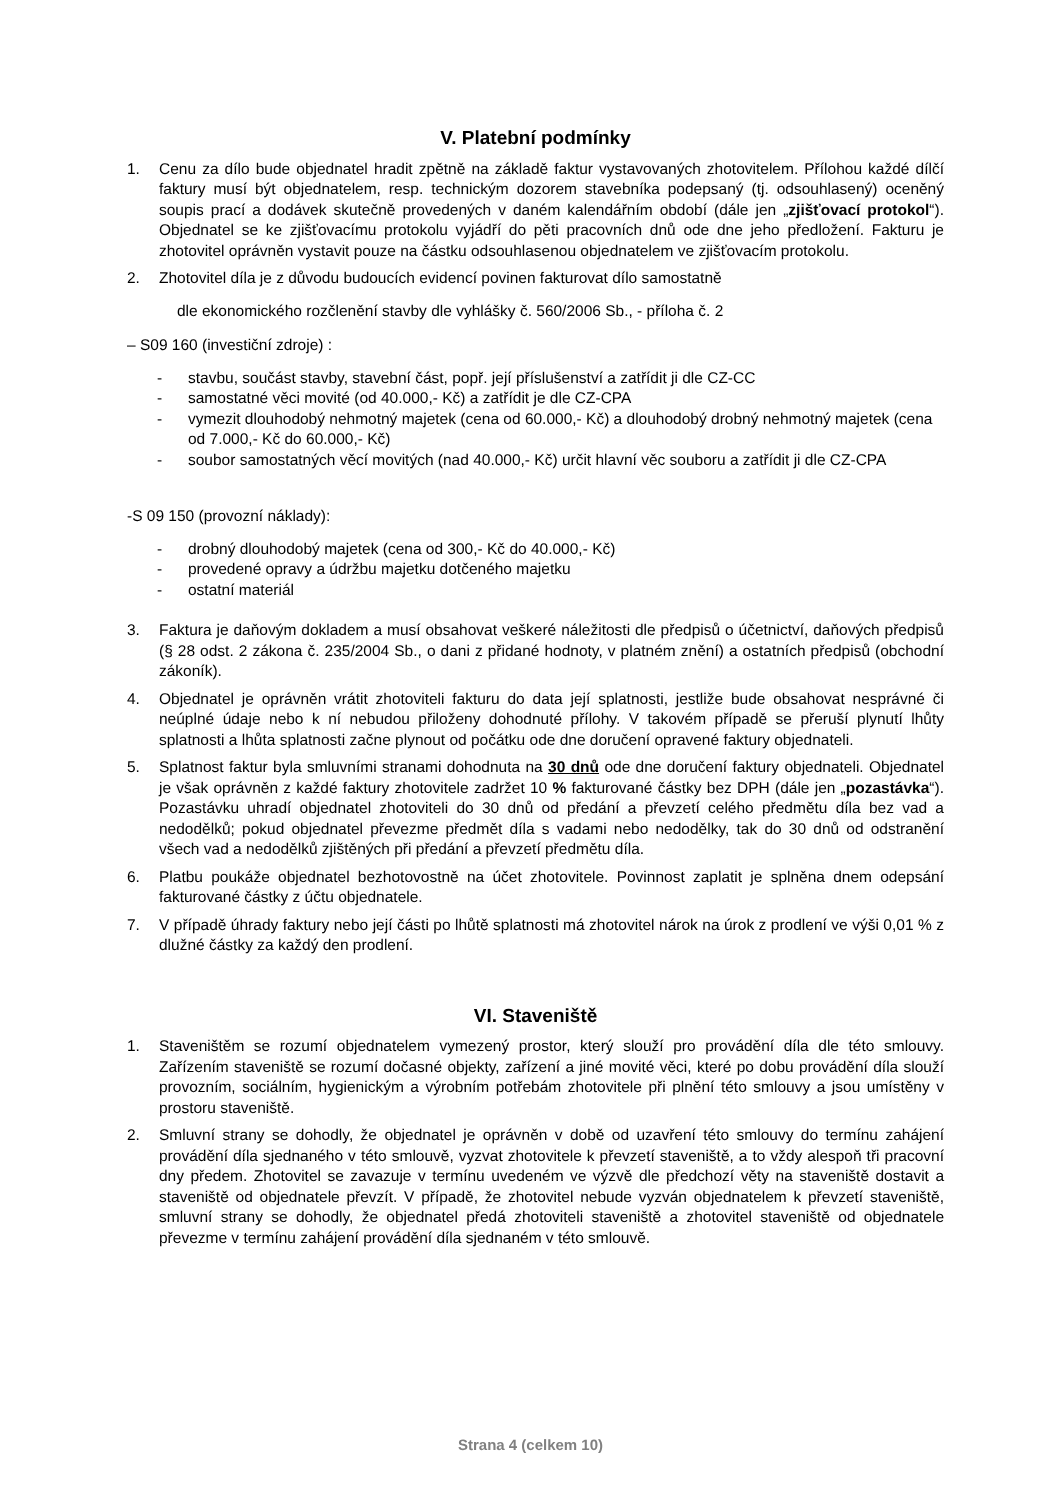V. Platební podmínky
1. Cenu za dílo bude objednatel hradit zpětně na základě faktur vystavovaných zhotovitelem. Přílohou každé dílčí faktury musí být objednatelem, resp. technickým dozorem stavebníka podepsaný (tj. odsouhlasený) oceněný soupis prací a dodávek skutečně provedených v daném kalendářním období (dále jen „zjišťovací protokol“). Objednatel se ke zjišťovacímu protokolu vyjádří do pěti pracovních dnů ode dne jeho předložení. Fakturu je zhotovitel oprávněn vystavit pouze na částku odsouhlasenou objednatelem ve zjišťovacím protokolu.
2. Zhotovitel díla je z důvodu budoucích evidencí povinen fakturovat dílo samostatně
dle ekonomického rozčlenění stavby dle vyhlášky č. 560/2006 Sb., - příloha č. 2
– S09 160 (investiční zdroje) :
- stavbu, součást stavby, stavební část, popř. její příslušenství a zatřídit ji dle CZ-CC
- samostatné věci movité (od 40.000,- Kč) a zatřídit je dle CZ-CPA
- vymezit dlouhodobý nehmotný majetek (cena od 60.000,- Kč) a dlouhodobý drobný nehmotný majetek (cena od 7.000,- Kč do 60.000,- Kč)
- soubor samostatných věcí movitých (nad 40.000,- Kč) určit hlavní věc souboru a zatřídit ji dle CZ-CPA
-S 09 150 (provozní náklady):
- drobný dlouhodobý majetek (cena od 300,- Kč do 40.000,- Kč)
- provedené opravy a údržbu majetku dotčeného majetku
- ostatní materiál
3. Faktura je daňovým dokladem a musí obsahovat veškeré náležitosti dle předpisů o účetnictví, daňových předpisů (§ 28 odst. 2 zákona č. 235/2004 Sb., o dani z přidané hodnoty, v platném znění) a ostatních předpisů (obchodní zákoník).
4. Objednatel je oprávněn vrátit zhotoviteli fakturu do data její splatnosti, jestliže bude obsahovat nesprávné či neúplné údaje nebo k ní nebudou přiloženy dohodnuté přílohy. V takovém případě se přeruší plynutí lhůty splatnosti a lhůta splatnosti začne plynout od počátku ode dne doručení opravené faktury objednateli.
5. Splatnost faktur byla smluvními stranami dohodnuta na 30 dnů ode dne doručení faktury objednateli. Objednatel je však oprávněn z každé faktury zhotovitele zadržet 10 % fakturované částky bez DPH (dále jen „pozastávka“). Pozastávku uhradí objednatel zhotoviteli do 30 dnů od předání a převzetí celého předmětu díla bez vad a nedodělků; pokud objednatel převezme předmět díla s vadami nebo nedodělky, tak do 30 dnů od odstranění všech vad a nedodělků zjištěných při předání a převzetí předmětu díla.
6. Platbu poukáže objednatel bezhotovostně na účet zhotovitele. Povinnost zaplatit je splněna dnem odepsání fakturované částky z účtu objednatele.
7. V případě úhrady faktury nebo její části po lhůtě splatnosti má zhotovitel nárok na úrok z prodlení ve výši 0,01 % z dlužné částky za každý den prodlení.
VI. Staveniště
1. Staveništěm se rozumí objednatelem vymezený prostor, který slouží pro provádění díla dle této smlouvy. Zařízením staveniště se rozumí dočasné objekty, zařízení a jiné movité věci, které po dobu provádění díla slouží provozním, sociálním, hygienickým a výrobním potřebám zhotovitele při plnění této smlouvy a jsou umístěny v prostoru staveniště.
2. Smluvní strany se dohodly, že objednatel je oprávněn v době od uzavření této smlouvy do termínu zahájení provádění díla sjednaného v této smlouvě, vyzvat zhotovitele k převzetí staveniště, a to vždy alespoň tři pracovní dny předem. Zhotovitel se zavazuje v termínu uvedeném ve výzvě dle předchozí věty na staveniště dostavit a staveniště od objednatele převzít. V případě, že zhotovitel nebude vyzván objednatelem k převzetí staveniště, smluvní strany se dohodly, že objednatel předá zhotoviteli staveniště a zhotovitel staveniště od objednatele převezme v termínu zahájení provádění díla sjednaném v této smlouvě.
Strana 4 (celkem 10)